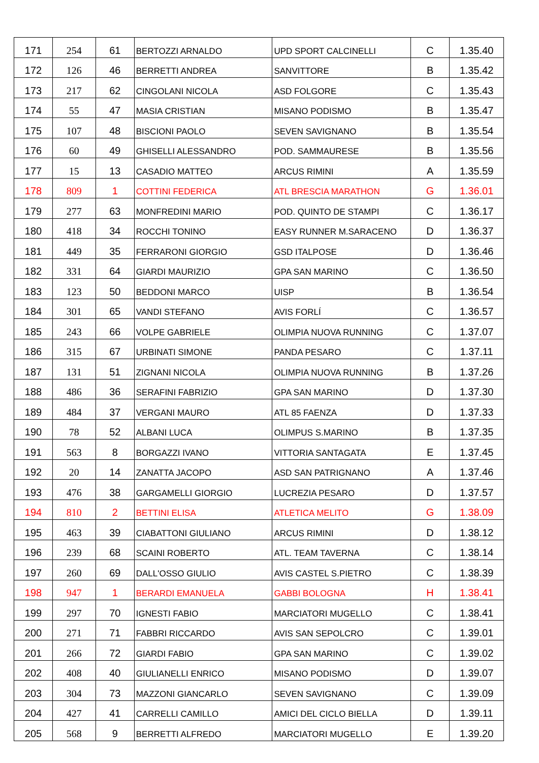| 171 | 254 | 61 | BERTOZZI ARNALDO | UPD SPORT CALCINELLI | C | 1.35.40 |
| 172 | 126 | 46 | BERRETTI ANDREA | SANVITTORE | B | 1.35.42 |
| 173 | 217 | 62 | CINGOLANI NICOLA | ASD FOLGORE | C | 1.35.43 |
| 174 | 55 | 47 | MASIA CRISTIAN | MISANO PODISMO | B | 1.35.47 |
| 175 | 107 | 48 | BISCIONI PAOLO | SEVEN SAVIGNANO | B | 1.35.54 |
| 176 | 60 | 49 | GHISELLI ALESSANDRO | POD. SAMMAURESE | B | 1.35.56 |
| 177 | 15 | 13 | CASADIO MATTEO | ARCUS RIMINI | A | 1.35.59 |
| 178 | 809 | 1 | COTTINI FEDERICA | ATL BRESCIA MARATHON | G | 1.36.01 |
| 179 | 277 | 63 | MONFREDINI MARIO | POD. QUINTO DE STAMPI | C | 1.36.17 |
| 180 | 418 | 34 | ROCCHI TONINO | EASY RUNNER M.SARACENO | D | 1.36.37 |
| 181 | 449 | 35 | FERRARONI GIORGIO | GSD ITALPOSE | D | 1.36.46 |
| 182 | 331 | 64 | GIARDI MAURIZIO | GPA SAN MARINO | C | 1.36.50 |
| 183 | 123 | 50 | BEDDONI MARCO | UISP | B | 1.36.54 |
| 184 | 301 | 65 | VANDI STEFANO | AVIS FORLÍ | C | 1.36.57 |
| 185 | 243 | 66 | VOLPE GABRIELE | OLIMPIA NUOVA RUNNING | C | 1.37.07 |
| 186 | 315 | 67 | URBINATI SIMONE | PANDA PESARO | C | 1.37.11 |
| 187 | 131 | 51 | ZIGNANI NICOLA | OLIMPIA NUOVA RUNNING | B | 1.37.26 |
| 188 | 486 | 36 | SERAFINI FABRIZIO | GPA SAN MARINO | D | 1.37.30 |
| 189 | 484 | 37 | VERGANI MAURO | ATL 85 FAENZA | D | 1.37.33 |
| 190 | 78 | 52 | ALBANI LUCA | OLIMPUS S.MARINO | B | 1.37.35 |
| 191 | 563 | 8 | BORGAZZI IVANO | VITTORIA SANTAGATA | E | 1.37.45 |
| 192 | 20 | 14 | ZANATTA JACOPO | ASD SAN PATRIGNANO | A | 1.37.46 |
| 193 | 476 | 38 | GARGAMELLI GIORGIO | LUCREZIA PESARO | D | 1.37.57 |
| 194 | 810 | 2 | BETTINI ELISA | ATLETICA MELITO | G | 1.38.09 |
| 195 | 463 | 39 | CIABATTONI GIULIANO | ARCUS RIMINI | D | 1.38.12 |
| 196 | 239 | 68 | SCAINI ROBERTO | ATL. TEAM TAVERNA | C | 1.38.14 |
| 197 | 260 | 69 | DALL'OSSO GIULIO | AVIS CASTEL S.PIETRO | C | 1.38.39 |
| 198 | 947 | 1 | BERARDI EMANUELA | GABBI BOLOGNA | H | 1.38.41 |
| 199 | 297 | 70 | IGNESTI FABIO | MARCIATORI MUGELLO | C | 1.38.41 |
| 200 | 271 | 71 | FABBRI RICCARDO | AVIS SAN SEPOLCRO | C | 1.39.01 |
| 201 | 266 | 72 | GIARDI FABIO | GPA SAN MARINO | C | 1.39.02 |
| 202 | 408 | 40 | GIULIANELLI ENRICO | MISANO PODISMO | D | 1.39.07 |
| 203 | 304 | 73 | MAZZONI GIANCARLO | SEVEN SAVIGNANO | C | 1.39.09 |
| 204 | 427 | 41 | CARRELLI CAMILLO | AMICI DEL CICLO BIELLA | D | 1.39.11 |
| 205 | 568 | 9 | BERRETTI ALFREDO | MARCIATORI MUGELLO | E | 1.39.20 |